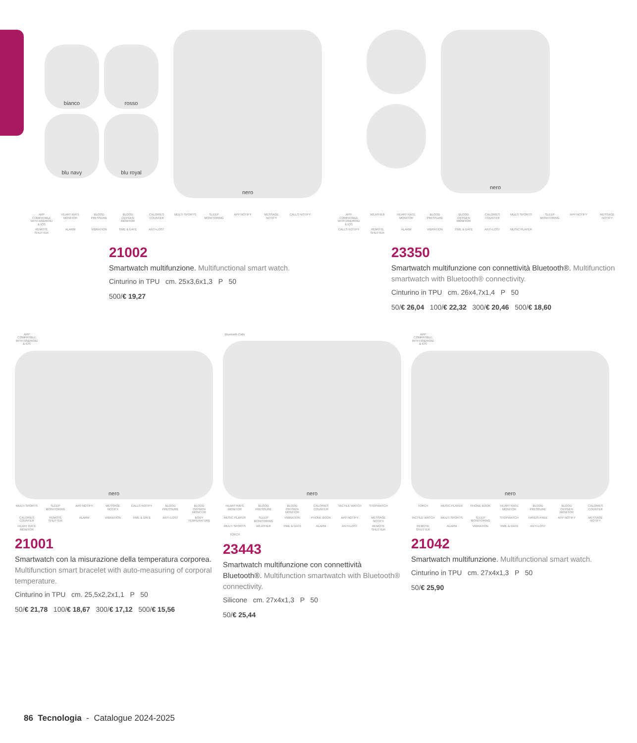bianco
rosso
blu navy
blu royal
nero
nero
APP COMPATIBLE WITH ANDROID & IOS HEART RATE MONITOR BLOOD PRESSURE BLOOD OXYGEN MONITOR CALORIES COUNTER MULTI SPORTS SLEEP MONITORING APP NOTIFY MESSAGE NOTIFY CALLS NOTIFY REMOTE SHUTTER ALARM VIBRATION TIME & DATE ANTI-LOST
21002
Smartwatch multifunzione. Multifunctional smart watch.
Cinturino in TPU cm. 25x3,6x1,3 P 50
500/€ 19,27
APP COMPATIBLE WITH ANDROID & IOS WEATHER HEART RATE MONITOR BLOOD PRESSURE BLOOD OXYGEN MONITOR CALORIES COUNTER MULTI SPORTS SLEEP MONITORING APP NOTIFY MESSAGE NOTIFY CALLS NOTIFY REMOTE SHUTTER ALARM VIBRATION TIME & DATE ANTI-LOST MUSIC PLAYER
23350
Smartwatch multifunzione con connettività Bluetooth®. Multifunction smartwatch with Bluetooth® connectivity.
Cinturino in TPU cm. 26x4,7x1,4 P 50
50/€ 26,04 100/€ 22,32 300/€ 20,46 500/€ 18,60
APP COMPATIBLE WITH ANDROID & IOS
nero
MULTI SPORTS SLEEP MONITORING APP NOTIFY MESSAGE NOTIFY CALLS NOTIFY BLOOD PRESSURE BLOOD OXYGEN MONITOR CALORIES COUNTER REMOTE SHUTTER ALARM VIBRATION TIME & DATE ANTI-LOST BODY TEMPERATURE HEART RATE MONITOR
21001
Smartwatch con la misurazione della temperatura corporea. Multifunction smart bracelet with auto-measuring of corporal temperature.
Cinturino in TPU cm. 25,5x2,2x1,1 P 50
50/€ 21,78 100/€ 18,67 300/€ 17,12 500/€ 15,56
Bluetooth Calls
nero
HEART RATE MONITOR BLOOD PRESSURE BLOOD OXYGEN MONITOR CALORIES COUNTER TACTILE WATCH STOPWATCH MUSIC PLAYER SLEEP MONITORING VIBRATION PHONE BOOK APP NOTIFY MESSAGE NOTIFY MULTI SPORTS WEATHER TIME & DATE ALARM ANTI-LOST REMOTE SHUTTER TORCH
23443
Smartwatch multifunzione con connettività Bluetooth®. Multifunction smartwatch with Bluetooth® connectivity.
Silicone cm. 27x4x1,3 P 50
50/€ 25,44
APP COMPATIBLE WITH ANDROID & IOS
nero
TORCH MUSIC PLAYER PHONE BOOK HEART RATE MONITOR BLOOD PRESSURE BLOOD OXYGEN MONITOR CALORIES COUNTER TACTILE WATCH MULTI SPORTS SLEEP MONITORING STOPWATCH HANDS-FREE APP NOTIFY MESSAGE NOTIFY REMOTE SHUTTER ALARM VIBRATION TIME & DATE ANTI-LOST
21042
Smartwatch multifunzione. Multifunctional smart watch.
Cinturino in TPU cm. 27x4x1,3 P 50
50/€ 25,90
86 Tecnologia - Catalogue 2024-2025